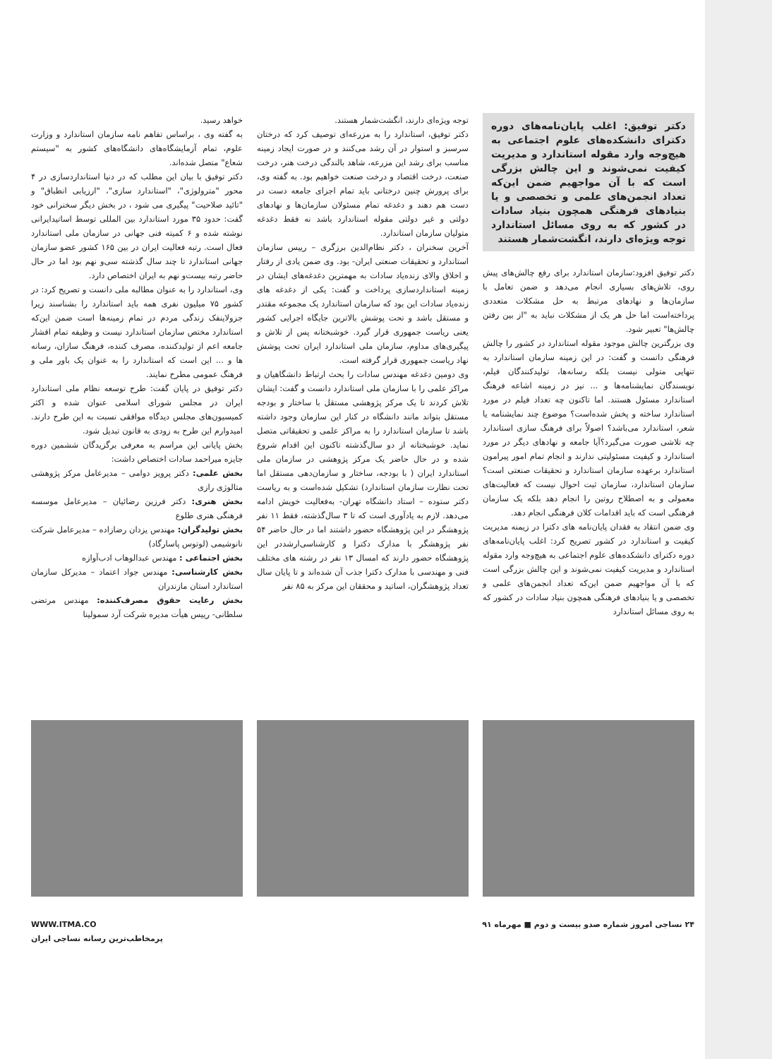دکتر توفیق: اغلب پایان‌نامه‌های دوره دکترای دانشکده‌های علوم اجتماعی به هیچ‌وجه وارد مقوله استاندارد و مدیریت کیفیت نمی‌شوند و این چالش بزرگی است که با آن مواجهیم ضمن این‌که تعداد انجمن‌های علمی و تخصصی و یا بنیادهای فرهنگی همچون بنیاد سادات در کشور که به روی مسائل استاندارد توجه ویژه‌ای دارند، انگشت‌شمار هستند
دکتر توفیق افزود:سازمان استاندارد برای رفع چالش‌های پیش روی، تلاش‌های بسیاری انجام می‌دهد و ضمن تعامل با سازمان‌ها و نهادهای مرتبط به حل مشکلات متعددی پرداخته‌است اما حل هر یک از مشکلات نباید به "از بین رفتن چالش‌ها" تعبیر شود.
وی بزرگترین چالش موجود مقوله استاندارد در کشور را چالش فرهنگی دانست و گفت: در این زمینه سازمان استاندارد به تنهایی متولی نیست بلکه رسانه‌ها، تولیدکنندگان فیلم، نویسندگان نمایشنامه‌ها و ... نیز در زمینه اشاعه فرهنگ استاندارد مسئول هستند. اما تاکنون چه تعداد فیلم در مورد استاندارد ساخته و پخش شده‌است؟ موضوع چند نمایشنامه یا شعر، استاندارد می‌باشد؟ اصولاً برای فرهنگ سازی استاندارد چه تلاشی صورت می‌گیرد؟آیا جامعه و نهادهای دیگر در مورد استاندارد و کیفیت مسئولیتی ندارند و انجام تمام امور پیرامون استاندارد برعهده سازمان استاندارد و تحقیقات صنعتی است؟ سازمان استاندارد، سازمان ثبت احوال نیست که فعالیت‌های معمولی و به اصطلاح روتین را انجام دهد بلکه یک سازمان فرهنگی است که باید اقدامات کلان فرهنگی انجام دهد.
وی ضمن انتقاد به فقدان پایان‌نامه های دکترا در زیمنه مدیریت کیفیت و استاندارد در کشور تصریح کرد: اغلب پایان‌نامه‌های دوره دکترای دانشکده‌های علوم اجتماعی به هیچ‌وجه وارد مقوله استاندارد و مدیریت کیفیت نمی‌شوند و این چالش بزرگی است که با آن مواجهیم ضمن این‌که تعداد انجمن‌های علمی و تخصصی و یا بنیادهای فرهنگی همچون بنیاد سادات در کشور که به روی مسائل استاندارد
توجه ویژه‌ای دارند، انگشت‌شمار هستند.
دکتر توفیق، استاندارد را به مزرعه‌ای توصیف کرد که درختان سرسبز و استوار در آن رشد می‌کنند و در صورت ایجاد زمینه مناسب برای رشد این مزرعه، شاهد بالندگی درخت هنر، درخت صنعت، درخت اقتصاد و درخت صنعت خواهیم بود. به گفته وی، برای پرورش چنین درختانی باید تمام اجزای جامعه دست در دست هم دهند و دغدغه تمام مسئولان سازمان‌ها و نهادهای دولتی و غیر دولتی مقوله استاندارد باشد نه فقط دغدغه متولیان سازمان استاندارد.
آخرین سخنران ، دکتر نظام‌الدین برزگری – رییس سازمان استاندارد و تحقیقات صنعتی ایران- بود. وی ضمن یادی از رفتار و اخلاق والای زنده‌یاد سادات به مهمترین دغدغه‌های ایشان در زمینه استانداردسازی پرداخت و گفت: یکی از دغدغه های زنده‌یاد سادات این بود که سازمان استاندارد یک مجموعه مقتدر و مستقل باشد و تحت پوشش بالاترین جایگاه اجرایی کشور یعنی ریاست جمهوری قرار گیرد. خوشبختانه پس از تلاش و پیگیری‌های مداوم، سازمان ملی استاندارد ایران تحت پوشش نهاد ریاست جمهوری قرار گرفته است.
وی دومین دغدغه مهندس سادات را بحث ارتباط دانشگاهیان و مراکز علمی را با سازمان ملی استاندارد دانست و گفت: ایشان تلاش کردند تا یک مرکز پژوهشی مستقل با ساختار و بودجه مستقل بتواند مانند دانشگاه در کنار این سازمان وجود داشته باشد تا سازمان استاندارد را به مراکز علمی و تحقیقاتی متصل نماید. خوشبختانه از دو سال‌گذشته تاکنون این اقدام شروع شده و در حال حاضر یک مرکز پژوهشی در سازمان ملی استاندارد ایران ( با بودجه، ساختار و سازمان‌دهی مستقل اما تحت نظارت سازمان استاندارد) تشکیل شده‌است و به ریاست دکتر ستوده – استاد دانشگاه تهران- به‌فعالیت خویش ادامه می‌دهد. لازم به یادآوری است که تا ۳ سال‌گذشته، فقط ۱۱ نفر پژوهشگر در این پژوهشگاه حضور داشتند اما در حال حاضر ۵۴ نفر پژوهشگر با مدارک دکترا و کارشناسی‌ارشددر این پژوهشگاه حضور دارند که امسال ۱۳ نفر در رشته های مختلف فنی و مهندسی با مدارک دکترا جذب آن شده‌اند و تا پایان سال تعداد پژوهشگران، اساتید و محققان این مرکز به ۸۵ نفر
خواهد رسید.
به گفته وی ، براساس تفاهم نامه سازمان استاندارد و وزارت علوم، تمام آزمایشگاه‌های دانشگاه‌های کشور به "سیستم شعاع" متصل شده‌اند.
دکتر توفیق با بیان این مطلب که در دنیا استانداردسازی در ۴ محور "مترولوژی"، "استاندارد سازی"، "ارزیابی انطباق" و "تائید صلاحیت" پیگیری می شود ، در بخش دیگر سخنرانی خود گفت: حدود ۳۵ مورد استاندارد بین المللی توسط اساتیدایرانی نوشته شده و ۶ کمیته فنی جهانی در سازمان ملی استاندارد فعال است. رتبه فعالیت ایران در بین ۱۶۵ کشور عضو سازمان جهانی استاندارد تا چند سال گذشته سی‌و نهم بود اما در حال حاضر رتبه بیست‌و نهم به ایران اختصاص دارد.
وی، استاندارد را به عنوان مطالبه ملی دانست و تصریح کرد: در کشور ۷۵ میلیون نفری همه باید استاندارد را بشناسند زیرا جزولاینفک زندگی مردم در تمام زمینه‌ها است ضمن این‌که استاندارد مختص سازمان استاندارد نیست و وظیفه تمام اقشار جامعه اعم از تولیدکننده، مصرف کننده، فرهنگ سازان، رسانه ها و ... این است که استاندارد را به عنوان یک باور ملی و فرهنگ عمومی مطرح نمایند.
دکتر توفیق در پایان گفت: طرح توسعه نظام ملی استاندارد ایران در مجلس شورای اسلامی عنوان شده و اکثر کمیسیون‌های مجلس دیدگاه موافقی نسبت به این طرح دارند. امیدوارم این طرح به زودی به قانون تبدیل شود.
بخش پایانی این مراسم به معرفی برگزیدگان ششمین دوره جایزه میراحمد سادات اختصاص داشت:
بخش علمی: دکتر پرویز دوامی – مدیرعامل مرکز پژوهشی متالوژی رازی
بخش هنری: دکتر فرزین رضائیان – مدیرعامل موسسه فرهنگی هنری طلوع
بخش تولیدگران: مهندس یزدان رضازاده – مدیرعامل شرکت نانوشیمی (لوتوس پاسارگاد)
بخش اجتماعی : مهندس عبدالوهاب ادب‌آوازه
بخش کارشناسی: مهندس جواد اعتماد – مدیرکل سازمان استاندارد استان مازندران
بخش رعایت حقوق مصرف‌کننده: مهندس مرتضی سلطانی- رییس هیأت مدیره شرکت آرد سمولینا
۲۴ نساجی امروز شماره صدو بیست و دوم ■ مهرماه ۹۱
WWW.ITMA.CO
پرمخاطب‌ترین رسانه نساجی ایران